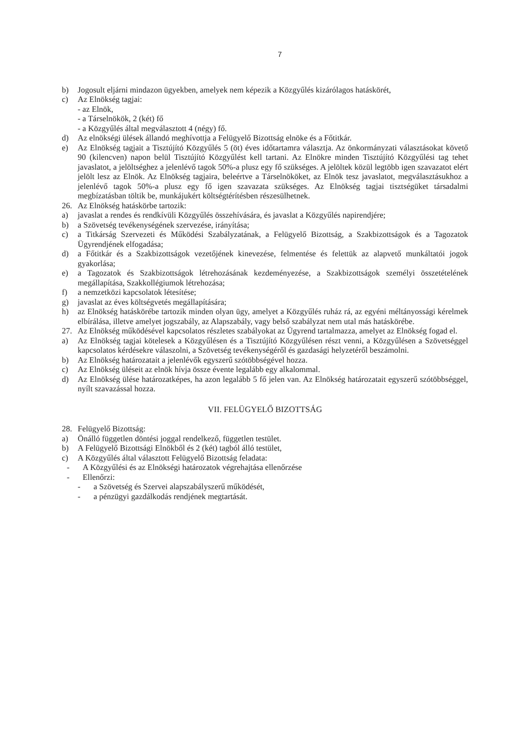7
b) Jogosult eljárni mindazon ügyekben, amelyek nem képezik a Közgyűlés kizárólagos hatáskörét,
c) Az Elnökség tagjai:
- az Elnök,
- a Társelnökök, 2 (két) fő
- a Közgyűlés által megválasztott 4 (négy) fő.
d) Az elnökségi ülések állandó meghívottja a Felügyelő Bizottság elnöke és a Főtitkár.
e) Az Elnökség tagjait a Tisztújító Közgyűlés 5 (öt) éves időtartamra választja. Az önkormányzati választásokat követő 90 (kilencven) napon belül Tisztújító Közgyűlést kell tartani. Az Elnökre minden Tisztújító Közgyűlési tag tehet javaslatot, a jelöltséghez a jelenlévő tagok 50%-a plusz egy fő szükséges. A jelöltek közül legtöbb igen szavazatot elért jelölt lesz az Elnök. Az Elnökség tagjaira, beleértve a Társelnököket, az Elnök tesz javaslatot, megválasztásukhoz a jelenlévő tagok 50%-a plusz egy fő igen szavazata szükséges. Az Elnökség tagjai tisztségüket társadalmi megbízatásban töltik be, munkájukért költségtérítésben részesülhetnek.
26. Az Elnökség hatáskörbe tartozik:
a) javaslat a rendes és rendkívüli Közgyűlés összehívására, és javaslat a Közgyűlés napirendjére;
b) a Szövetség tevékenységének szervezése, irányítása;
c) a Titkárság Szervezeti és Működési Szabályzatának, a Felügyelő Bizottság, a Szakbizottságok és a Tagozatok Ügyrendjének elfogadása;
d) a Főtitkár és a Szakbizottságok vezetőjének kinevezése, felmentése és felettük az alapvető munkáltatói jogok gyakorlása;
e) a Tagozatok és Szakbizottságok létrehozásának kezdeményezése, a Szakbizottságok személyi összetételének megállapítása, Szakkollégiumok létrehozása;
f) a nemzetközi kapcsolatok létesítése;
g) javaslat az éves költségvetés megállapítására;
h) az Elnökség hatáskörébe tartozik minden olyan ügy, amelyet a Közgyűlés ruház rá, az egyéni méltányossági kérelmek elbírálása, illetve amelyet jogszabály, az Alapszabály, vagy belső szabályzat nem utal más hatáskörébe.
27. Az Elnökség működésével kapcsolatos részletes szabályokat az Ügyrend tartalmazza, amelyet az Elnökség fogad el.
a) Az Elnökség tagjai kötelesek a Közgyűlésen és a Tisztújító Közgyűlésen részt venni, a Közgyűlésen a Szövetséggel kapcsolatos kérdésekre válaszolni, a Szövetség tevékenységéről és gazdasági helyzetéről beszámolni.
b) Az Elnökség határozatait a jelenlévők egyszerű szótöbbségével hozza.
c) Az Elnökség üléseit az elnök hívja össze évente legalább egy alkalommal.
d) Az Elnökség ülése határozatképes, ha azon legalább 5 fő jelen van. Az Elnökség határozatait egyszerű szótöbbséggel, nyílt szavazással hozza.
VII. FELÜGYELŐ BIZOTTSÁG
28. Felügyelő Bizottság:
a) Önálló független döntési joggal rendelkező, független testület.
b) A Felügyelő Bizottsági Elnökből és 2 (két) tagból álló testület,
c) A Közgyűlés által választott Felügyelő Bizottság feladata:
- A Közgyűlési és az Elnökségi határozatok végrehajtása ellenőrzése
- Ellenőrzi:
- a Szövetség és Szervei alapszabályszerű működését,
- a pénzügyi gazdálkodás rendjének megtartását.